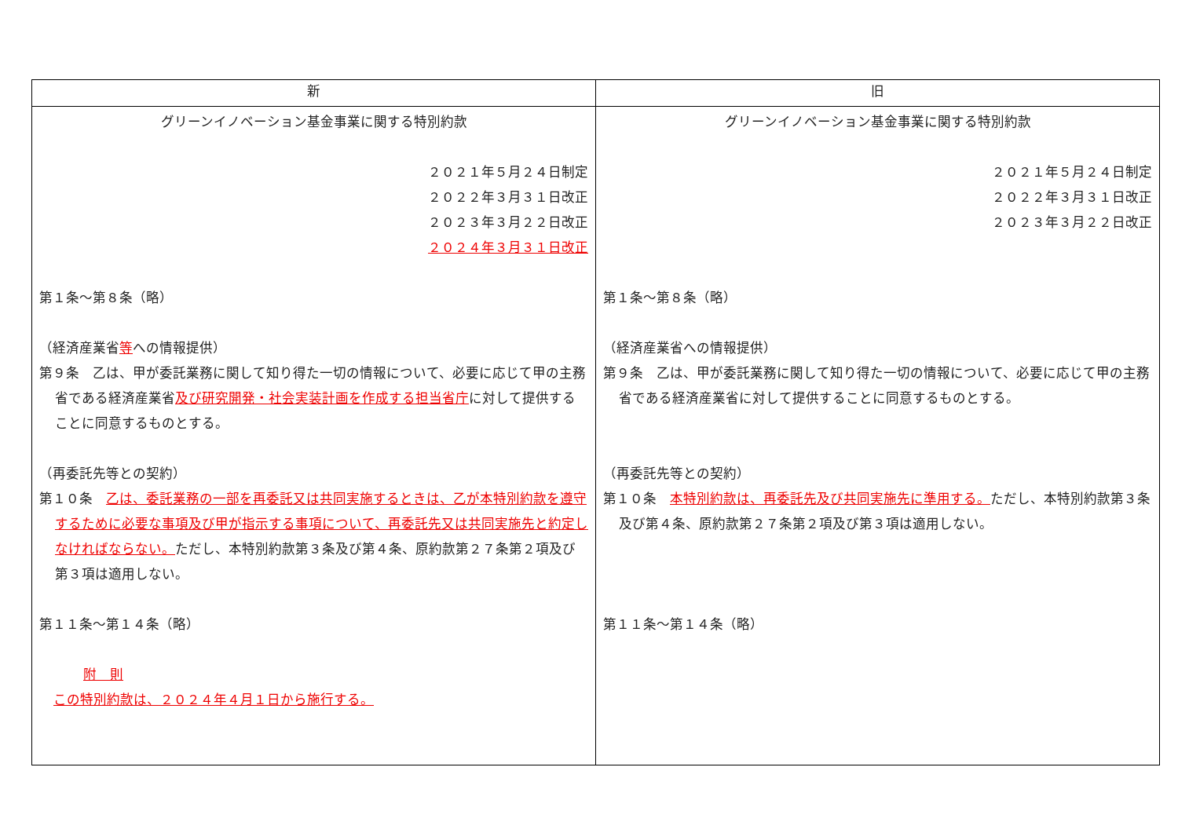| 新 | 旧 |
| --- | --- |
| グリーンイノベーション基金事業に関する特別約款 ２０２１年５月２４日制定 ２０２２年３月３１日改正 ２０２３年３月２２日改正 ２０２４年３月３１日改正 第１条～第８条（略） （経済産業省 等 への情報提供） 第９条 乙は、甲が委託業務に関して知り得た一切の情報について、必要に応じて甲の主務省である経済産業省 及び研究開発・社会実装計画を作成する担当省庁 に対して提供することに同意するものとする。 （再委託先等との契約） 第１０条 乙は、委託業務の一部を再委託又は共同実施するときは、乙が本特別約款を遵守するために必要な事項及び甲が指示する事項について、再委託先又は共同実施先と約定しなければならない。 ただし、本特別約款第３条及び第４条、原約款第２７条第２項及び第３項は適用しない。 第１１条～第１４条（略） 附 則 この特別約款は、２０２４年４月１日から施行する。 | グリーンイノベーション基金事業に関する特別約款 ２０２１年５月２４日制定 ２０２２年３月３１日改正 ２０２３年３月２２日改正 第１条～第８条（略） （経済産業省への情報提供） 第９条 乙は、甲が委託業務に関して知り得た一切の情報について、必要に応じて甲の主務省である経済産業省に対して提供することに同意するものとする。 （再委託先等との契約） 第１０条 本特別約款は、再委託先及び共同実施先に準用する。 ただし、本特別約款第３条及び第４条、原約款第２７条第２項及び第３項は適用しない。 第１１条～第１４条（略） |